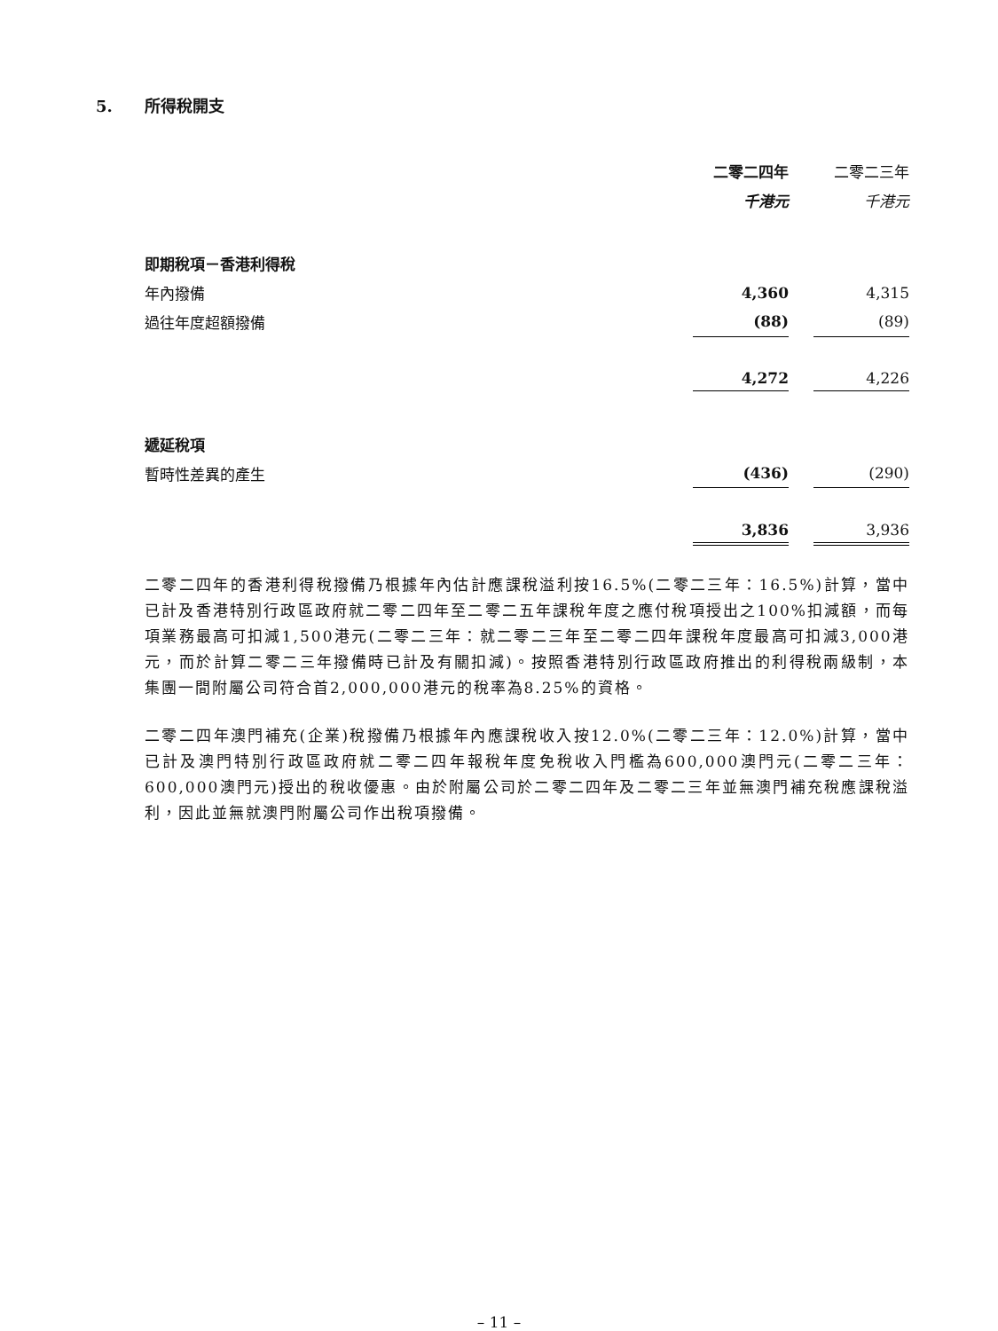5. 所得稅開支
| | 二零二四年 | | 二零二三年 |
| --- | --- | --- | --- |
| | 千港元 | | 千港元 |
| 即期稅項－香港利得稅 | | | |
| 年內撥備 | 4,360 | | 4,315 |
| 過往年度超額撥備 | (88) | | (89) |
| | 4,272 | | 4,226 |
| 遞延稅項 | | | |
| 暫時性差異的產生 | (436) | | (290) |
| | 3,836 | | 3,936 |
二零二四年的香港利得稅撥備乃根據年內估計應課稅溢利按16.5%(二零二三年：16.5%)計算，當中已計及香港特別行政區政府就二零二四年至二零二五年課稅年度之應付稅項授出之100%扣減額，而每項業務最高可扣減1,500港元(二零二三年：就二零二三年至二零二四年課稅年度最高可扣減3,000港元，而於計算二零二三年撥備時已計及有關扣減)。按照香港特別行政區政府推出的利得稅兩級制，本集團一間附屬公司符合首2,000,000港元的稅率為8.25%的資格。
二零二四年澳門補充(企業)稅撥備乃根據年內應課稅收入按12.0%(二零二三年：12.0%)計算，當中已計及澳門特別行政區政府就二零二四年報稅年度免稅收入門檻為600,000澳門元(二零二三年：600,000澳門元)授出的稅收優惠。由於附屬公司於二零二四年及二零二三年並無澳門補充稅應課稅溢利，因此並無就澳門附屬公司作出稅項撥備。
– 11 –